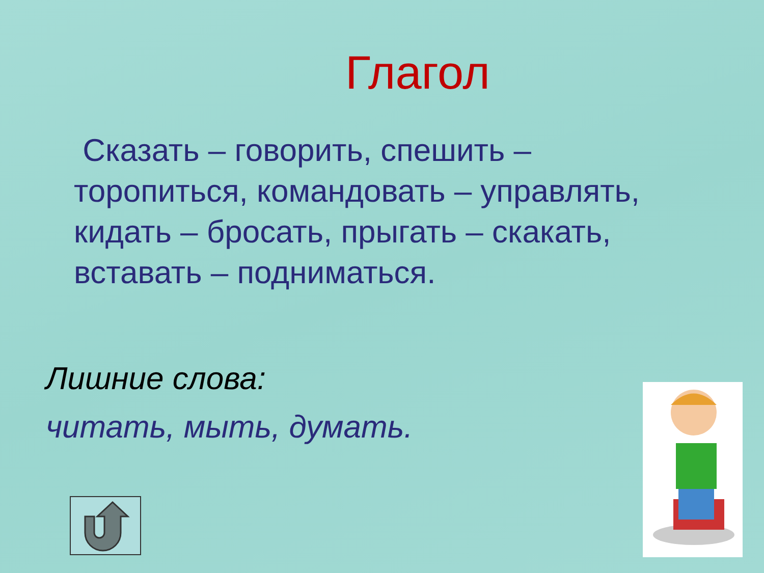Глагол
Сказать – говорить, спешить – торопиться, командовать – управлять, кидать – бросать, прыгать – скакать, вставать – подниматься.
Лишние слова:
читать, мыть, думать.